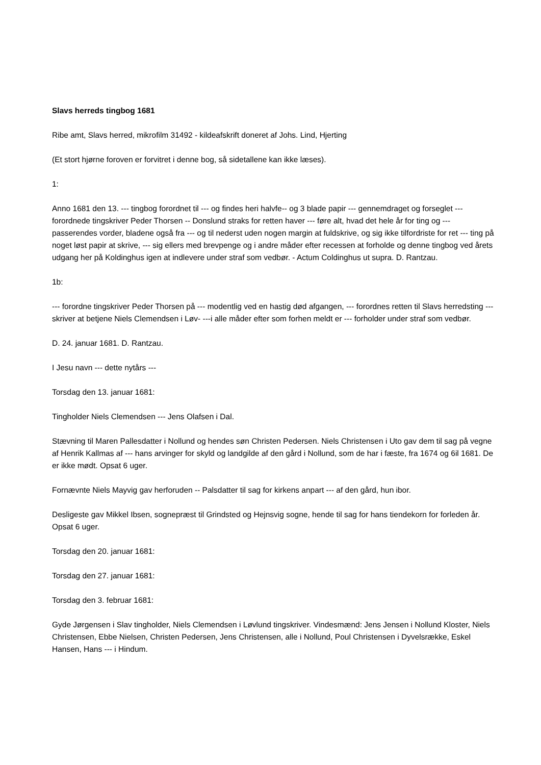Slavs herreds tingbog 1681
Ribe amt, Slavs herred, mikrofilm 31492 - kildeafskrift doneret af Johs. Lind, Hjerting
(Et stort hjørne foroven er forvitret i denne bog, så sidetallene kan ikke læses).
1:
Anno 1681 den 13. --- tingbog forordnet til --- og findes heri halvfe-- og 3 blade papir --- gennemdraget og forseglet --- forordnede tingskriver Peder Thorsen -- Donslund straks for retten haver --- føre alt, hvad det hele år for ting og --- passerendes vorder, bladene også fra --- og til nederst uden nogen margin at fuldskrive, og sig ikke tilfordriste for ret --- ting på noget løst papir at skrive, --- sig ellers med brevpenge og i andre måder efter recessen at forholde og denne tingbog ved årets udgang her på Koldinghus igen at indlevere under straf som vedbør. - Actum Coldinghus ut supra. D. Rantzau.
1b:
--- forordne tingskriver Peder Thorsen på --- modentlig ved en hastig død afgangen, --- forordnes retten til Slavs herredsting --- skriver at betjene Niels Clemendsen i Løv- ---i alle måder efter som forhen meldt er --- forholder under straf som vedbør.
D. 24. januar 1681. D. Rantzau.
I Jesu navn --- dette nytårs ---
Torsdag den 13. januar 1681:
Tingholder Niels Clemendsen --- Jens Olafsen i Dal.
Stævning til Maren Pallesdatter i Nollund og hendes søn Christen Pedersen. Niels Christensen i Uto gav dem til sag på vegne af Henrik Kallmas af --- hans arvinger for skyld og landgilde af den gård i Nollund, som de har i fæste, fra 1674 og 6il 1681. De er ikke mødt. Opsat 6 uger.
Fornævnte Niels Mayvig gav herforuden -- Palsdatter til sag for kirkens anpart --- af den gård, hun ibor.
Desligeste gav Mikkel Ibsen, sognepræst til Grindsted og Hejnsvig sogne, hende til sag for hans tiendekorn for forleden år. Opsat 6 uger.
Torsdag den 20. januar 1681:
Torsdag den 27. januar 1681:
Torsdag den 3. februar 1681:
Gyde Jørgensen i Slav tingholder, Niels Clemendsen i Løvlund tingskriver. Vindesmænd: Jens Jensen i Nollund Kloster, Niels Christensen, Ebbe Nielsen, Christen Pedersen, Jens Christensen, alle i Nollund, Poul Christensen i Dyvelsrække, Eskel Hansen, Hans --- i Hindum.